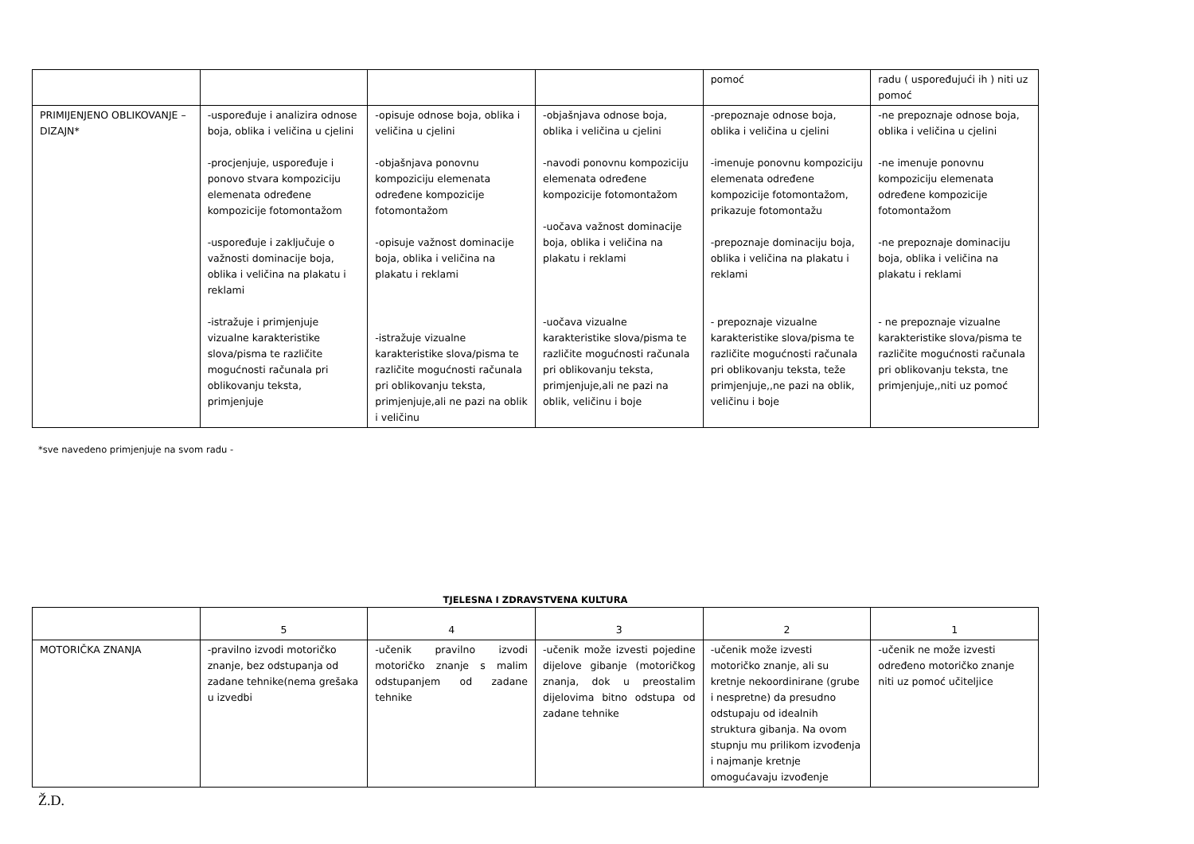| | | | | pomoć | radu ( uspoređujući ih ) niti uz pomoć |
| PRIMIJENJENO OBLIKOVANJE – DIZAJN* | -uspoređuje i analizira odnose boja, oblika i veličina u cjelini -procjenjuje, uspoređuje i ponovo stvara kompoziciju elemenata određene kompozicije fotomontažom -uspoređuje i zaključuje o važnosti dominacije boja, oblika i veličina na plakatu i reklami -istražuje i primjenjuje vizualne karakteristike slova/pisma te različite mogućnosti računala pri oblikovanju teksta, primjenjuje | -opisuje odnose boja, oblika i veličina u cjelini -objašnjava ponovnu kompoziciju elemenata određene kompozicije fotomontažom -opisuje važnost dominacije boja, oblika i veličina na plakatu i reklami -istražuje vizualne karakteristike slova/pisma te različite mogućnosti računala pri oblikovanju teksta, primjenjuje,ali ne pazi na oblik i veličinu | -objašnjava odnose boja, oblika i veličina u cjelini -navodi ponovnu kompoziciju elemenata određene kompozicije fotomontažom -uočava važnost dominacije boja, oblika i veličina na plakatu i reklami -uočava vizualne karakteristike slova/pisma te različite mogućnosti računala pri oblikovanju teksta, primjenjuje,ali ne pazi na oblik, veličinu i boje | -prepoznaje odnose boja, oblika i veličina u cjelini -imenuje ponovnu kompoziciju elemenata određene kompozicije fotomontažom, prikazuje fotomontažu -prepoznaje dominaciju boja, oblika i veličina na plakatu i reklami - prepoznaje vizualne karakteristike slova/pisma te različite mogućnosti računala pri oblikovanju teksta, teže primjenjuje,,ne pazi na oblik, veličinu i boje | -ne prepoznaje odnose boja, oblika i veličina u cjelini -ne imenuje ponovnu kompoziciju elemenata određene kompozicije fotomontažom -ne prepoznaje dominaciju boja, oblika i veličina na plakatu i reklami - ne prepoznaje vizualne karakteristike slova/pisma te različite mogućnosti računala pri oblikovanju teksta, tne primjenjuje,,niti uz pomoć |
*sve navedeno primjenjuje na svom radu -
TJELESNA I ZDRAVSTVENA KULTURA
| | 5 | 4 | 3 | 2 | 1 |
| MOTORIČKA ZNANJA | -pravilno izvodi motoričko znanje, bez odstupanja od zadane tehnike(nema grešaka u izvedbi | -učenik pravilno izvodi motoričko znanje s malim odstupanjem od zadane tehnike | -učenik može izvesti pojedine dijelove gibanje (motoričkog znanja, dok u preostalim dijelovima bitno odstupa od zadane tehnike | -učenik može izvesti motoričko znanje, ali su kretnje nekoordinirane (grube i nespretne) da presudno odstupaju od idealnih struktura gibanja. Na ovom stupnju mu prilikom izvođenja i najmanje kretnje omogućavaju izvođenje | -učenik ne može izvesti određeno motoričko znanje niti uz pomoć učiteljice |
Ž.D.